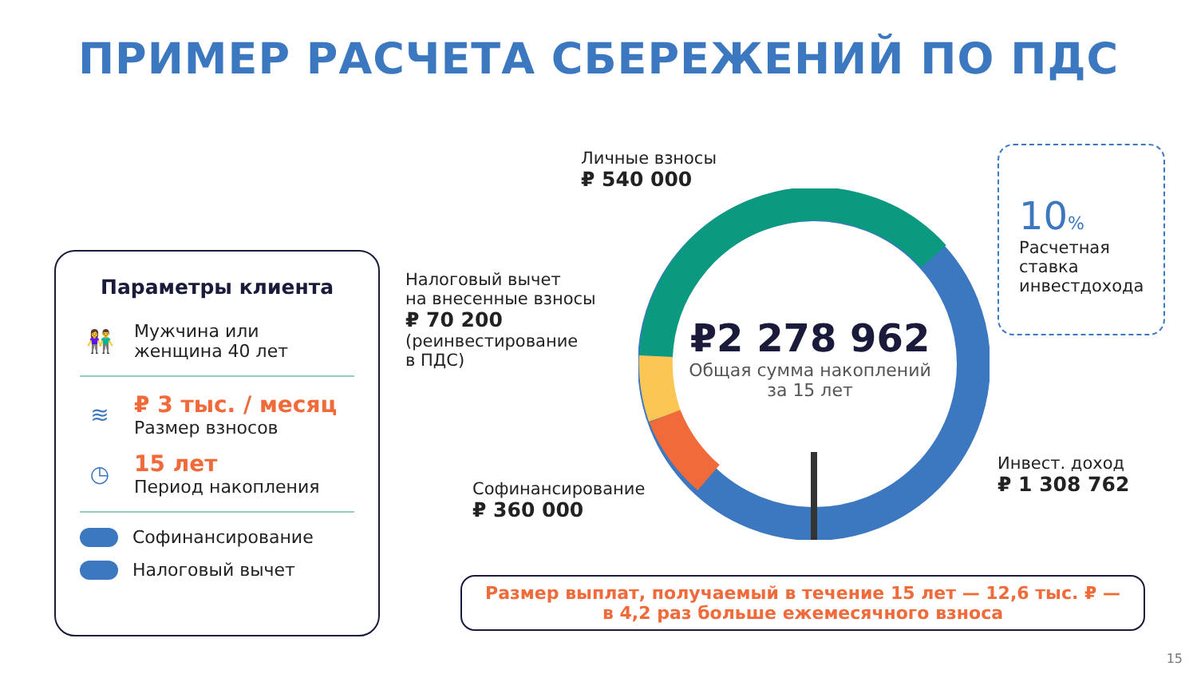ПРИМЕР РАСЧЕТА СБЕРЕЖЕНИЙ ПО ПДС
Параметры клиента
👫
Мужчина или
женщина 40 лет
≋
₽ 3 тыс. / месяц
Размер взносов
◷
15 лет
Период накопления
Софинансирование
Налоговый вычет
Личные взносы
₽ 540 000
Налоговый вычет
на внесенные взносы
₽ 70 200
(реинвестирование
в ПДС)
Софинансирование
₽ 360 000
Инвест. доход
₽ 1 308 762
₽2 278 962
Общая сумма накоплений
за 15 лет
10%
Расчетная
ставка
инвестдохода
Размер выплат, получаемый в течение 15 лет — 12,6 тыс. ₽ —
в 4,2 раз больше ежемесячного взноса
15